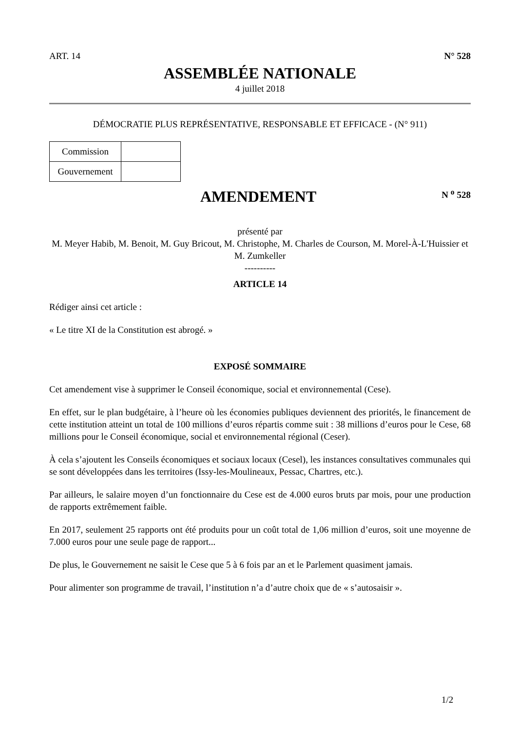ART. 14 N° 528
ASSEMBLÉE NATIONALE
4 juillet 2018
DÉMOCRATIE PLUS REPRÉSENTATIVE, RESPONSABLE ET EFFICACE - (N° 911)
| Commission | |
| Gouvernement | |
AMENDEMENT
N <sup>o</sup> 528
présenté par
M. Meyer Habib, M. Benoit, M. Guy Bricout, M. Christophe, M. Charles de Courson, M. Morel-À-L'Huissier et M. Zumkeller
----------
ARTICLE 14
Rédiger ainsi cet article :
« Le titre XI de la Constitution est abrogé. »
EXPOSÉ SOMMAIRE
Cet amendement vise à supprimer le Conseil économique, social et environnemental (Cese).
En effet, sur le plan budgétaire, à l’heure où les économies publiques deviennent des priorités, le financement de cette institution atteint un total de 100 millions d’euros répartis comme suit : 38 millions d’euros pour le Cese, 68 millions pour le Conseil économique, social et environnemental régional (Ceser).
À cela s’ajoutent les Conseils économiques et sociaux locaux (Cesel), les instances consultatives communales qui se sont développées dans les territoires (Issy-les-Moulineaux, Pessac, Chartres, etc.).
Par ailleurs, le salaire moyen d’un fonctionnaire du Cese est de 4.000 euros bruts par mois, pour une production de rapports extrêmement faible.
En 2017, seulement 25 rapports ont été produits pour un coût total de 1,06 million d’euros, soit une moyenne de 7.000 euros pour une seule page de rapport...
De plus, le Gouvernement ne saisit le Cese que 5 à 6 fois par an et le Parlement quasiment jamais.
Pour alimenter son programme de travail, l’institution n’a d’autre choix que de « s’autosaisir ».
1/2